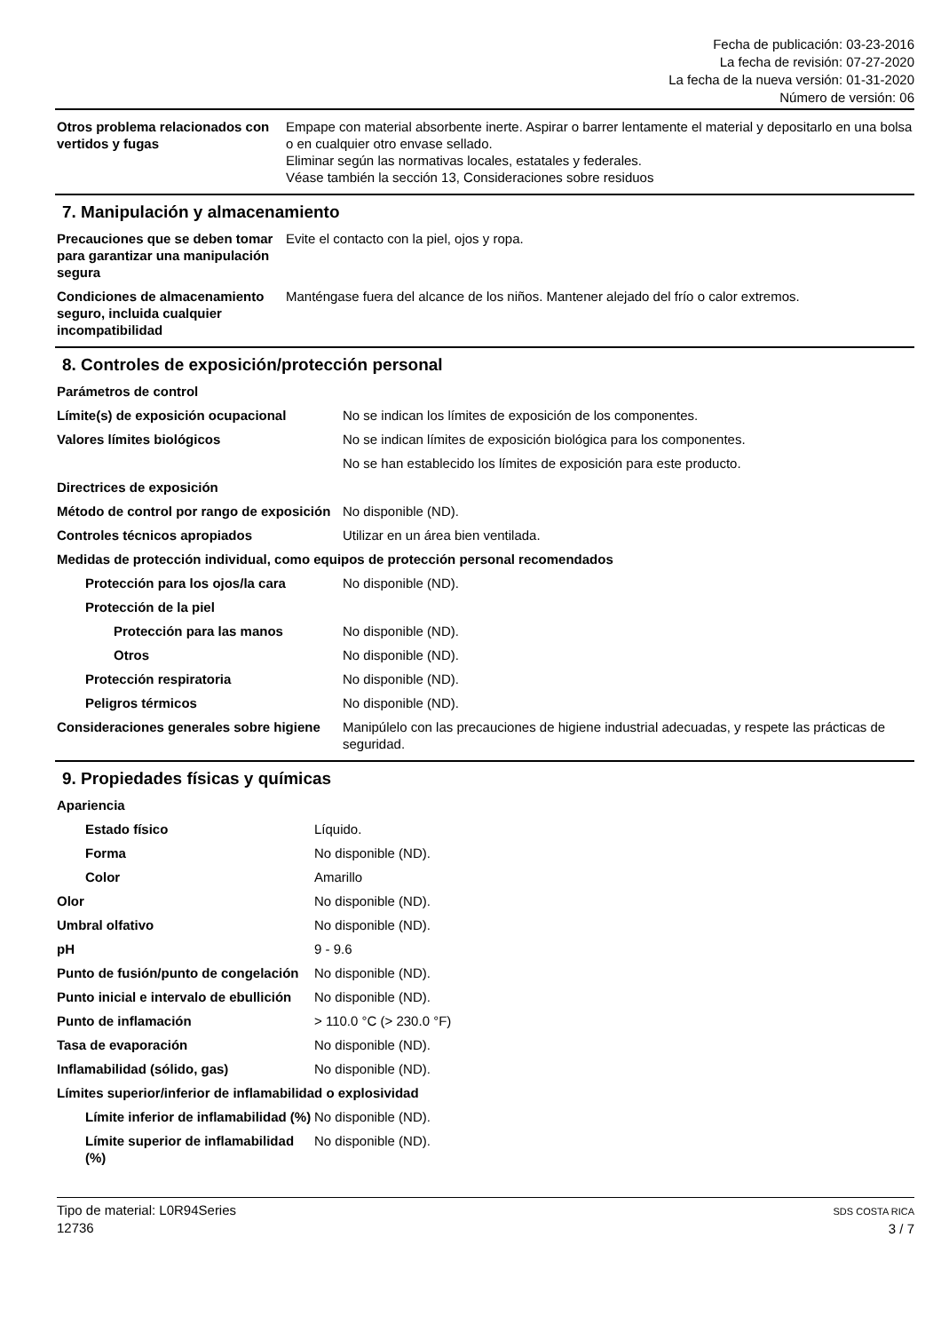Fecha de publicación: 03-23-2016
La fecha de revisión: 07-27-2020
La fecha de la nueva versión: 01-31-2020
Número de versión: 06
| Otros problema relacionados con vertidos y fugas | Empape con material absorbente inerte. Aspirar o barrer lentamente el material y depositarlo en una bolsa o en cualquier otro envase sellado. Eliminar según las normativas locales, estatales y federales. Véase también la sección 13, Consideraciones sobre residuos |
7. Manipulación y almacenamiento
| Precauciones que se deben tomar para garantizar una manipulación segura | Evite el contacto con la piel, ojos y ropa. |
| Condiciones de almacenamiento seguro, incluida cualquier incompatibilidad | Manténgase fuera del alcance de los niños. Mantener alejado del frío o calor extremos. |
8. Controles de exposición/protección personal
| Parámetros de control | |
| Límite(s) de exposición ocupacional | No se indican los límites de exposición de los componentes. |
| Valores límites biológicos | No se indican límites de exposición biológica para los componentes. |
| | No se han establecido los límites de exposición para este producto. |
| Directrices de exposición | |
| Método de control por rango de exposición | No disponible (ND). |
| Controles técnicos apropiados | Utilizar en un área bien ventilada. |
| Medidas de protección individual, como equipos de protección personal recomendados | |
| Protección para los ojos/la cara | No disponible (ND). |
| Protección de la piel | |
| Protección para las manos | No disponible (ND). |
| Otros | No disponible (ND). |
| Protección respiratoria | No disponible (ND). |
| Peligros térmicos | No disponible (ND). |
| Consideraciones generales sobre higiene | Manipúlelo con las precauciones de higiene industrial adecuadas, y respete las prácticas de seguridad. |
9. Propiedades físicas y químicas
| Apariencia | |
| Estado físico | Líquido. |
| Forma | No disponible (ND). |
| Color | Amarillo |
| Olor | No disponible (ND). |
| Umbral olfativo | No disponible (ND). |
| pH | 9 - 9.6 |
| Punto de fusión/punto de congelación | No disponible (ND). |
| Punto inicial e intervalo de ebullición | No disponible (ND). |
| Punto de inflamación | > 110.0 °C (> 230.0 °F) |
| Tasa de evaporación | No disponible (ND). |
| Inflamabilidad (sólido, gas) | No disponible (ND). |
| Límites superior/inferior de inflamabilidad o explosividad | |
| Límite inferior de inflamabilidad (%) | No disponible (ND). |
| Límite superior de inflamabilidad (%) | No disponible (ND). |
Tipo de material: L0R94Series
12736
SDS COSTA RICA
3 / 7